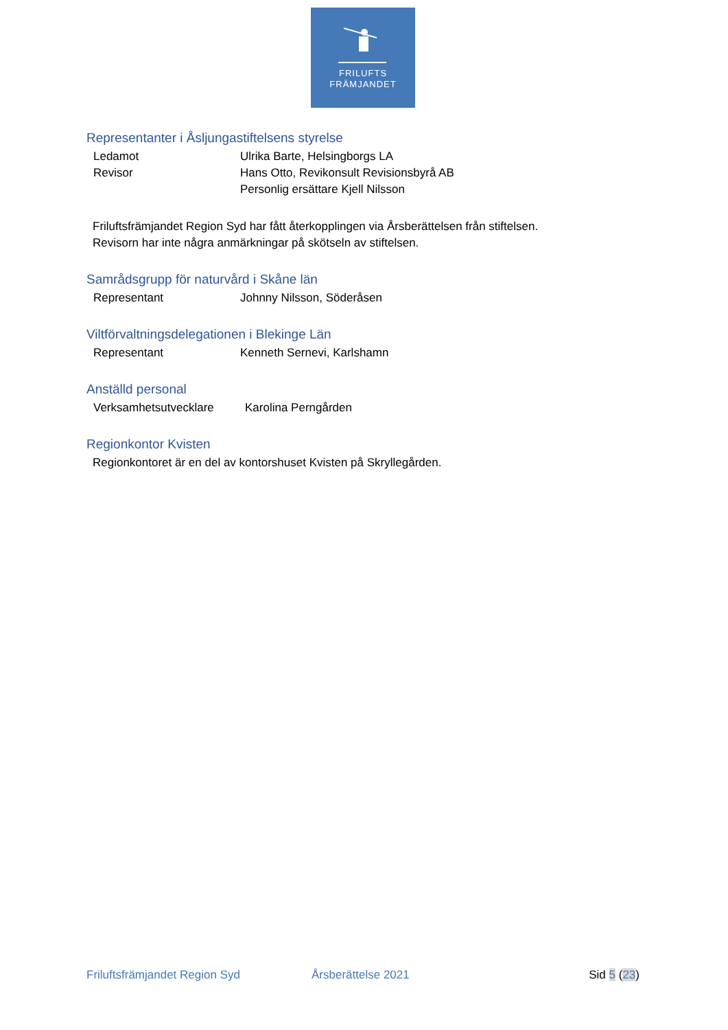FRILUFTS
FRÄMJANDET
Representanter i Åsljungastiftelsens styrelse
Ledamot Ulrika Barte, Helsingborgs LA
Revisor Hans Otto, Revikonsult Revisionsbyrå AB
Personlig ersättare Kjell Nilsson
Friluftsfrämjandet Region Syd har fått återkopplingen via Årsberättelsen från stiftelsen.
Revisorn har inte några anmärkningar på skötseln av stiftelsen.
Samrådsgrupp för naturvård i Skåne län
Representant Johnny Nilsson, Söderåsen
Viltförvaltningsdelegationen i Blekinge Län
Representant Kenneth Sernevi, Karlshamn
Anställd personal
Verksamhetsutvecklare Karolina Perngården
Regionkontor Kvisten
Regionkontoret är en del av kontorshuset Kvisten på Skryllegården.
Friluftsfrämjandet Region Syd Årsberättelse 2021 Sid 5 (23)